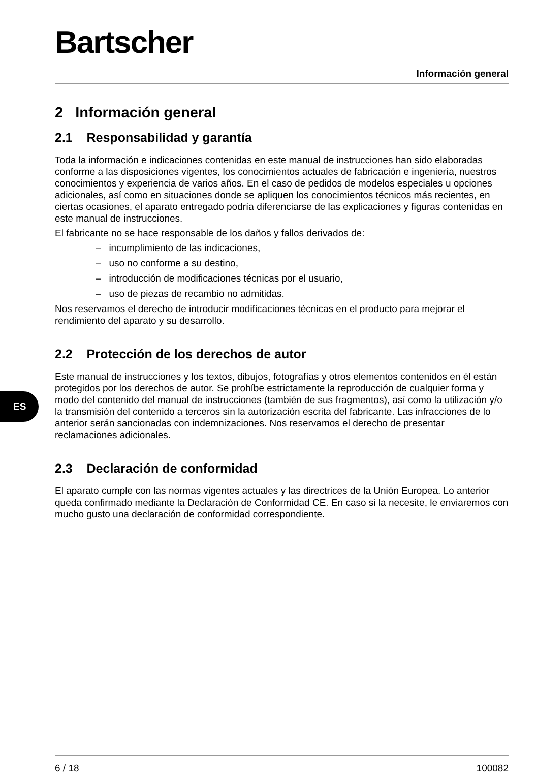Bartscher
Información general
ES
2 Información general
2.1 Responsabilidad y garantía
Toda la información e indicaciones contenidas en este manual de instrucciones han sido elaboradas conforme a las disposiciones vigentes, los conocimientos actuales de fabricación e ingeniería, nuestros conocimientos y experiencia de varios años. En el caso de pedidos de modelos especiales u opciones adicionales, así como en situaciones donde se apliquen los conocimientos técnicos más recientes, en ciertas ocasiones, el aparato entregado podría diferenciarse de las explicaciones y figuras contenidas en este manual de instrucciones.
El fabricante no se hace responsable de los daños y fallos derivados de:
– incumplimiento de las indicaciones,
– uso no conforme a su destino,
– introducción de modificaciones técnicas por el usuario,
– uso de piezas de recambio no admitidas.
Nos reservamos el derecho de introducir modificaciones técnicas en el producto para mejorar el rendimiento del aparato y su desarrollo.
2.2 Protección de los derechos de autor
Este manual de instrucciones y los textos, dibujos, fotografías y otros elementos contenidos en él están protegidos por los derechos de autor. Se prohíbe estrictamente la reproducción de cualquier forma y modo del contenido del manual de instrucciones (también de sus fragmentos), así como la utilización y/o la transmisión del contenido a terceros sin la autorización escrita del fabricante. Las infracciones de lo anterior serán sancionadas con indemnizaciones. Nos reservamos el derecho de presentar reclamaciones adicionales.
2.3 Declaración de conformidad
El aparato cumple con las normas vigentes actuales y las directrices de la Unión Europea. Lo anterior queda confirmado mediante la Declaración de Conformidad CE. En caso si la necesite, le enviaremos con mucho gusto una declaración de conformidad correspondiente.
6 / 18 100082